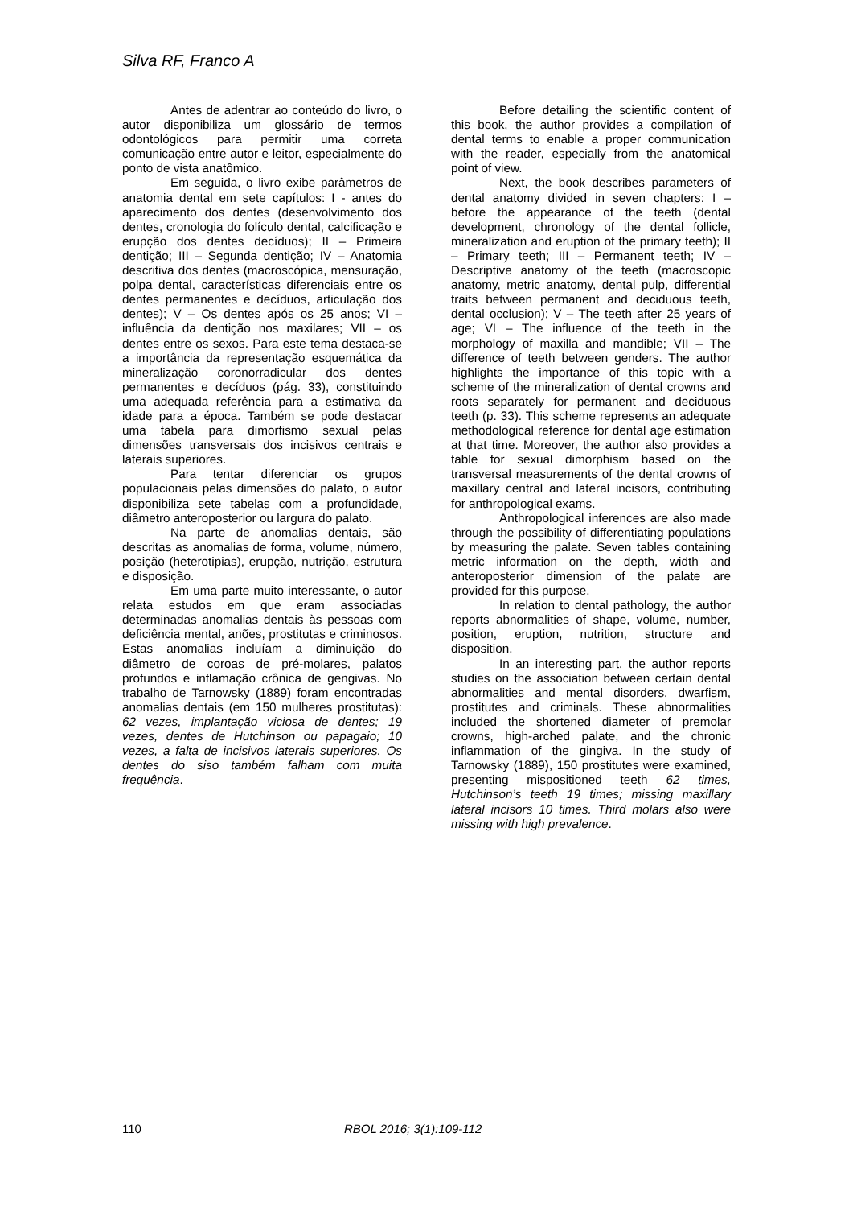Silva RF, Franco A
Antes de adentrar ao conteúdo do livro, o autor disponibiliza um glossário de termos odontológicos para permitir uma correta comunicação entre autor e leitor, especialmente do ponto de vista anatômico.
Em seguida, o livro exibe parâmetros de anatomia dental em sete capítulos: I - antes do aparecimento dos dentes (desenvolvimento dos dentes, cronologia do folículo dental, calcificação e erupção dos dentes decíduos); II – Primeira dentição; III – Segunda dentição; IV – Anatomia descritiva dos dentes (macroscópica, mensuração, polpa dental, características diferenciais entre os dentes permanentes e decíduos, articulação dos dentes); V – Os dentes após os 25 anos; VI – influência da dentição nos maxilares; VII – os dentes entre os sexos. Para este tema destaca-se a importância da representação esquemática da mineralização coronorradicular dos dentes permanentes e decíduos (pág. 33), constituindo uma adequada referência para a estimativa da idade para a época. Também se pode destacar uma tabela para dimorfismo sexual pelas dimensões transversais dos incisivos centrais e laterais superiores.
Para tentar diferenciar os grupos populacionais pelas dimensões do palato, o autor disponibiliza sete tabelas com a profundidade, diâmetro anteroposterior ou largura do palato.
Na parte de anomalias dentais, são descritas as anomalias de forma, volume, número, posição (heterotipias), erupção, nutrição, estrutura e disposição.
Em uma parte muito interessante, o autor relata estudos em que eram associadas determinadas anomalias dentais às pessoas com deficiência mental, anões, prostitutas e criminosos. Estas anomalias incluíam a diminuição do diâmetro de coroas de pré-molares, palatos profundos e inflamação crônica de gengivas. No trabalho de Tarnowsky (1889) foram encontradas anomalias dentais (em 150 mulheres prostitutas): 62 vezes, implantação viciosa de dentes; 19 vezes, dentes de Hutchinson ou papagaio; 10 vezes, a falta de incisivos laterais superiores. Os dentes do siso também falham com muita frequência.
Before detailing the scientific content of this book, the author provides a compilation of dental terms to enable a proper communication with the reader, especially from the anatomical point of view.
Next, the book describes parameters of dental anatomy divided in seven chapters: I – before the appearance of the teeth (dental development, chronology of the dental follicle, mineralization and eruption of the primary teeth); II – Primary teeth; III – Permanent teeth; IV – Descriptive anatomy of the teeth (macroscopic anatomy, metric anatomy, dental pulp, differential traits between permanent and deciduous teeth, dental occlusion); V – The teeth after 25 years of age; VI – The influence of the teeth in the morphology of maxilla and mandible; VII – The difference of teeth between genders. The author highlights the importance of this topic with a scheme of the mineralization of dental crowns and roots separately for permanent and deciduous teeth (p. 33). This scheme represents an adequate methodological reference for dental age estimation at that time. Moreover, the author also provides a table for sexual dimorphism based on the transversal measurements of the dental crowns of maxillary central and lateral incisors, contributing for anthropological exams.
Anthropological inferences are also made through the possibility of differentiating populations by measuring the palate. Seven tables containing metric information on the depth, width and anteroposterior dimension of the palate are provided for this purpose.
In relation to dental pathology, the author reports abnormalities of shape, volume, number, position, eruption, nutrition, structure and disposition.
In an interesting part, the author reports studies on the association between certain dental abnormalities and mental disorders, dwarfism, prostitutes and criminals. These abnormalities included the shortened diameter of premolar crowns, high-arched palate, and the chronic inflammation of the gingiva. In the study of Tarnowsky (1889), 150 prostitutes were examined, presenting mispositioned teeth 62 times, Hutchinson’s teeth 19 times; missing maxillary lateral incisors 10 times. Third molars also were missing with high prevalence.
110 RBOL 2016; 3(1):109-112